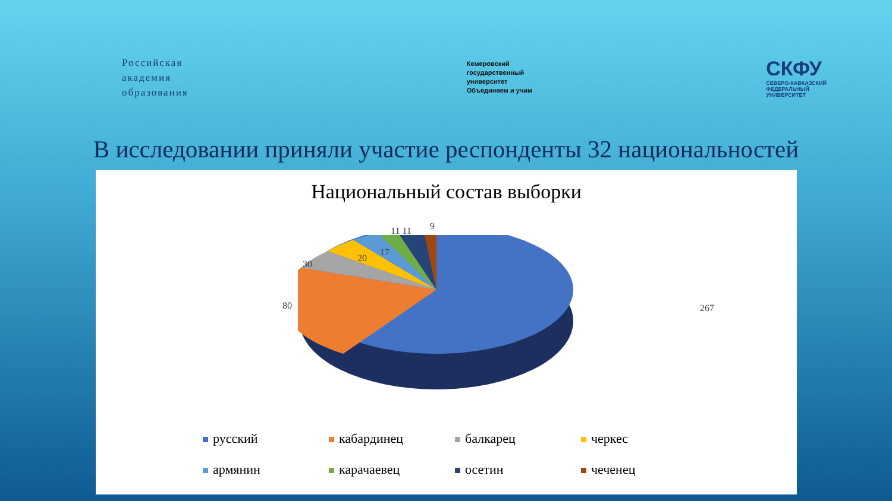Российская
академия
образования
Кемеровский
государственный
университет
Объединяем и учим
СКФУ
СЕВЕРО-КАВКАЗСКИЙ
ФЕДЕРАЛЬНЫЙ
УНИВЕРСИТЕТ
В исследовании приняли участие респонденты 32 национальностей
Национальный состав выборки
267 80
30
20
17
11 11 9
русский
кабардинец
балкарец
черкес
армянин
карачаевец
осетин
чеченец